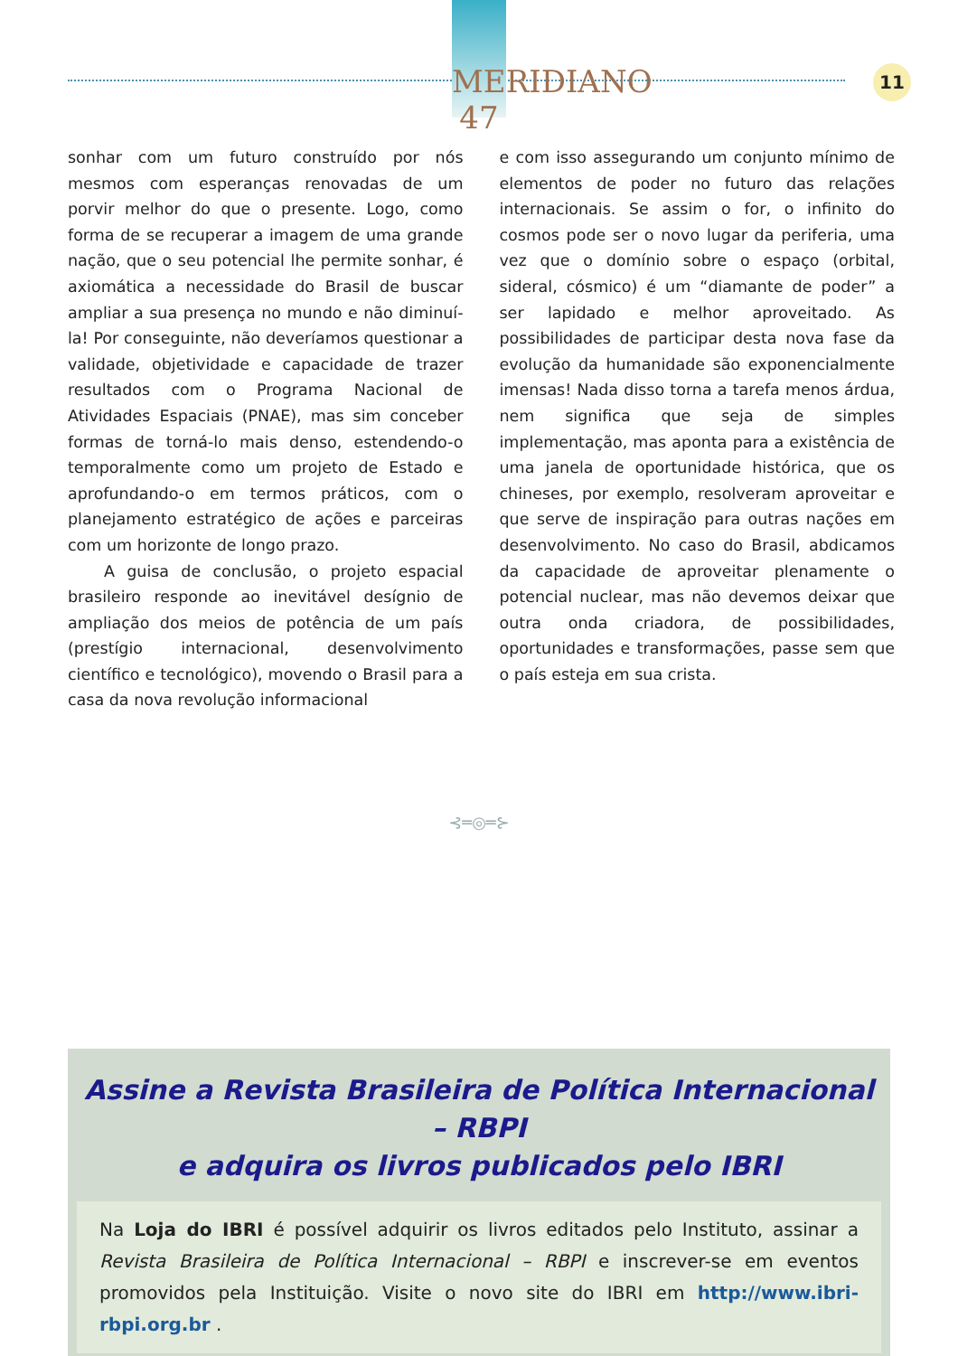MERIDIANO 47
11
sonhar com um futuro construído por nós mesmos com esperanças renovadas de um porvir melhor do que o presente. Logo, como forma de se recuperar a imagem de uma grande nação, que o seu potencial lhe permite sonhar, é axiomática a necessidade do Brasil de buscar ampliar a sua presença no mundo e não diminuí-la! Por conseguinte, não deveríamos questionar a validade, objetividade e capacidade de trazer resultados com o Programa Nacional de Atividades Espaciais (PNAE), mas sim conceber formas de torná-lo mais denso, estendendo-o temporalmente como um projeto de Estado e aprofundando-o em termos práticos, com o planejamento estratégico de ações e parceiras com um horizonte de longo prazo.
A guisa de conclusão, o projeto espacial brasileiro responde ao inevitável desígnio de ampliação dos meios de potência de um país (prestígio internacional, desenvolvimento científico e tecnológico), movendo o Brasil para a casa da nova revolução informacional
e com isso assegurando um conjunto mínimo de elementos de poder no futuro das relações internacionais. Se assim o for, o infinito do cosmos pode ser o novo lugar da periferia, uma vez que o domínio sobre o espaço (orbital, sideral, cósmico) é um “diamante de poder” a ser lapidado e melhor aproveitado. As possibilidades de participar desta nova fase da evolução da humanidade são exponencialmente imensas! Nada disso torna a tarefa menos árdua, nem significa que seja de simples implementação, mas aponta para a existência de uma janela de oportunidade histórica, que os chineses, por exemplo, resolveram aproveitar e que serve de inspiração para outras nações em desenvolvimento. No caso do Brasil, abdicamos da capacidade de aproveitar plenamente o potencial nuclear, mas não devemos deixar que outra onda criadora, de possibilidades, oportunidades e transformações, passe sem que o país esteja em sua crista.
⊰═◎═⊱
Assine a Revista Brasileira de Política Internacional – RBPI
e adquira os livros publicados pelo IBRI
Na Loja do IBRI é possível adquirir os livros editados pelo Instituto, assinar a Revista Brasileira de Política Internacional – RBPI e inscrever-se em eventos promovidos pela Instituição. Visite o novo site do IBRI em http://www.ibri-rbpi.org.br .